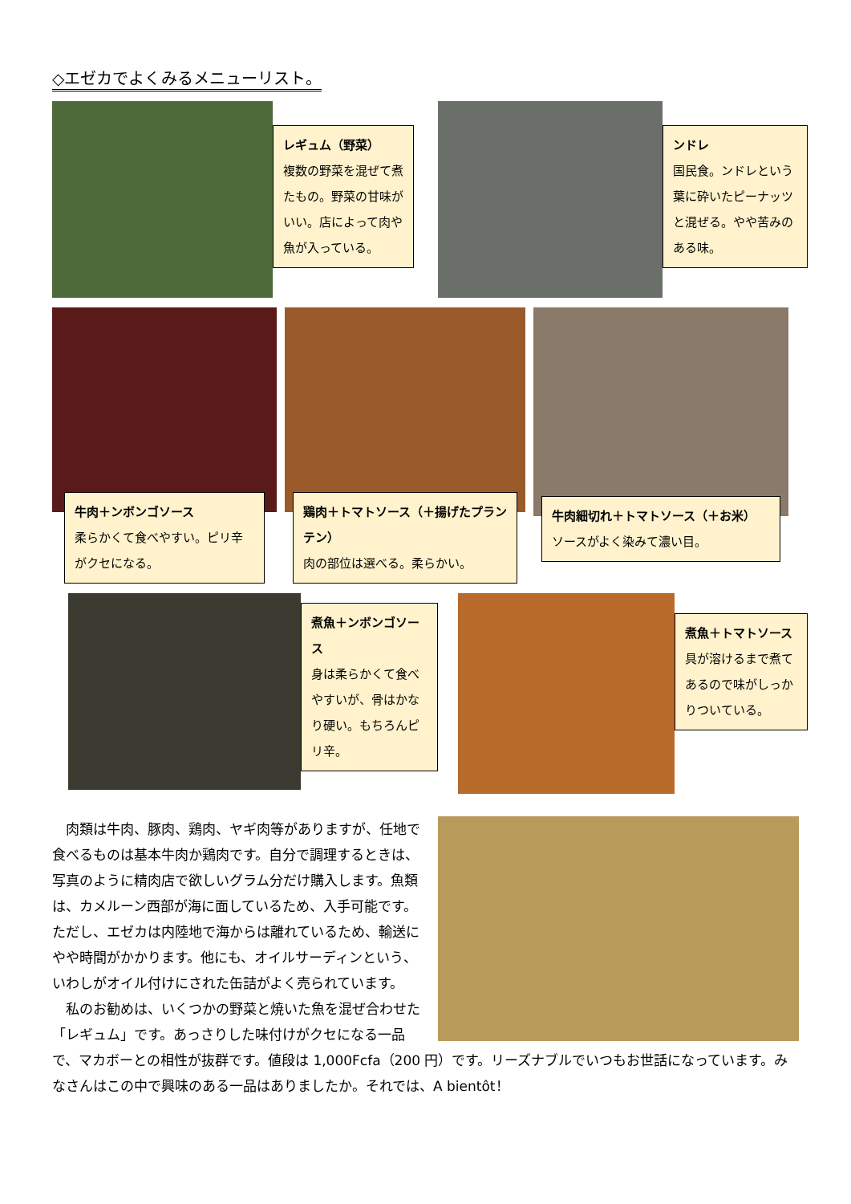◇エゼカでよくみるメニューリスト。
レギュム（野菜）
複数の野菜を混ぜて煮たもの。野菜の甘味がいい。店によって肉や魚が入っている。
ンドレ
国民食。ンドレという葉に砕いたピーナッツと混ぜる。やや苦みのある味。
牛肉＋ンボンゴソース
柔らかくて食べやすい。ピリ辛がクセになる。
鶏肉＋トマトソース（＋揚げたプランテン）
肉の部位は選べる。柔らかい。
牛肉細切れ＋トマトソース（＋お米）
ソースがよく染みて濃い目。
煮魚＋ンボンゴソース
身は柔らかくて食べやすいが、骨はかなり硬い。もちろんピリ辛。
煮魚＋トマトソース
具が溶けるまで煮てあるので味がしっかりついている。
肉類は牛肉、豚肉、鶏肉、ヤギ肉等がありますが、任地で食べるものは基本牛肉か鶏肉です。自分で調理するときは、写真のように精肉店で欲しいグラム分だけ購入します。魚類は、カメルーン西部が海に面しているため、入手可能です。ただし、エゼカは内陸地で海からは離れているため、輸送にやや時間がかかります。他にも、オイルサーディンという、いわしがオイル付けにされた缶詰がよく売られています。
私のお勧めは、いくつかの野菜と焼いた魚を混ぜ合わせた「レギュム」です。あっさりした味付けがクセになる一品で、マカボーとの相性が抜群です。値段は 1,000Fcfa（200 円）です。リーズナブルでいつもお世話になっています。みなさんはこの中で興味のある一品はありましたか。それでは、A bientôt！